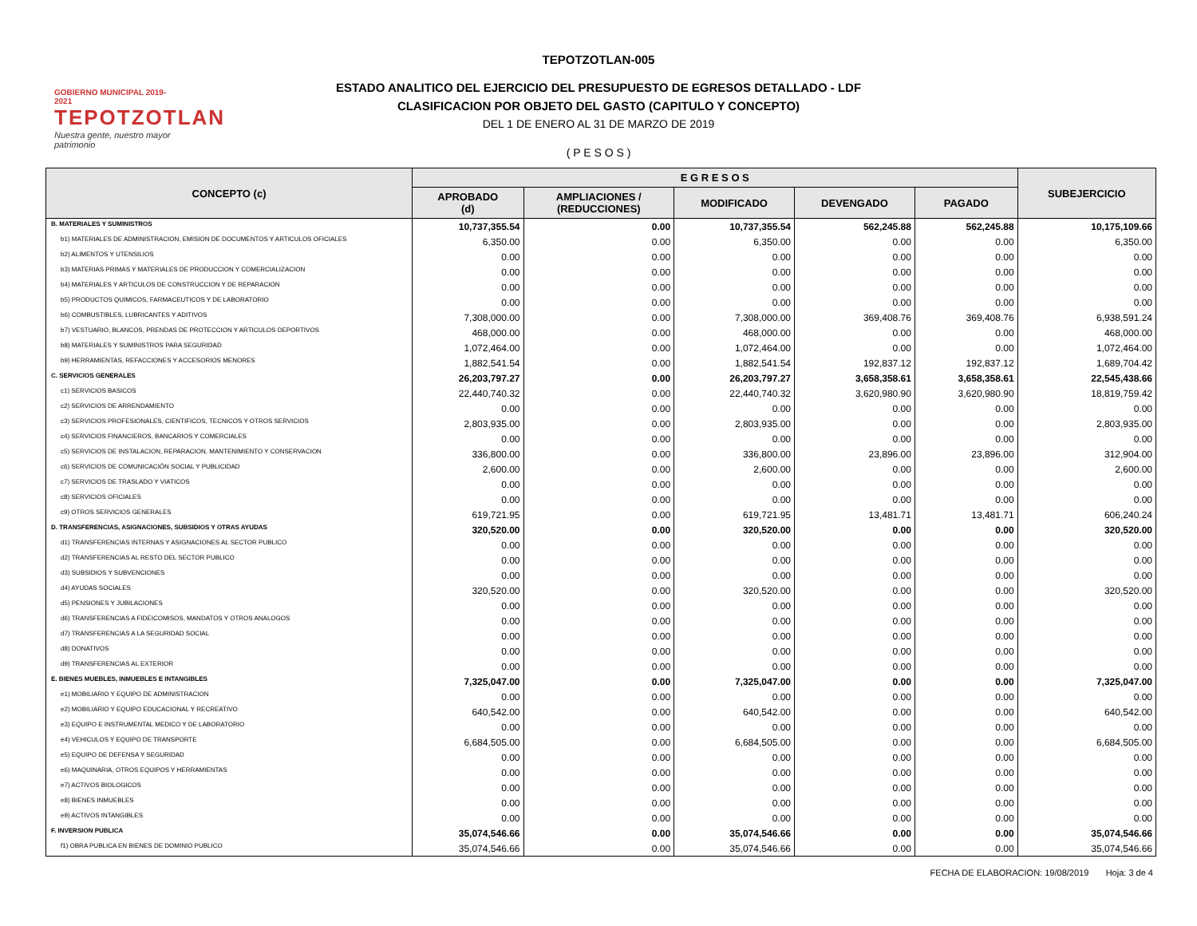GOBIERNO MUNICIPAL 2019-2021
TEPOTZOTLAN
Nuestra gente, nuestro mayor patrimonio
TEPOTZOTLAN-005
ESTADO ANALITICO DEL EJERCICIO DEL PRESUPUESTO DE EGRESOS DETALLADO - LDF
CLASIFICACION POR OBJETO DEL GASTO (CAPITULO Y CONCEPTO)
DEL 1 DE ENERO AL 31 DE MARZO DE 2019
( P E S O S )
| CONCEPTO (c) | E G R E S O S | | | | | SUBEJERCICIO |
| --- | --- | --- | --- | --- | --- | --- |
| | APROBADO (d) | AMPLIACIONES / (REDUCCIONES) | MODIFICADO | DEVENGADO | PAGADO | |
| B. MATERIALES Y SUMINISTROS | 10,737,355.54 | 0.00 | 10,737,355.54 | 562,245.88 | 562,245.88 | 10,175,109.66 |
| b1) MATERIALES DE ADMINISTRACION, EMISION DE DOCUMENTOS Y ARTICULOS OFICIALES | 6,350.00 | 0.00 | 6,350.00 | 0.00 | 0.00 | 6,350.00 |
| b2) ALIMENTOS Y UTENSILIOS | 0.00 | 0.00 | 0.00 | 0.00 | 0.00 | 0.00 |
| b3) MATERIAS PRIMAS Y MATERIALES DE PRODUCCION Y COMERCIALIZACION | 0.00 | 0.00 | 0.00 | 0.00 | 0.00 | 0.00 |
| b4) MATERIALES Y ARTICULOS DE CONSTRUCCION Y DE REPARACION | 0.00 | 0.00 | 0.00 | 0.00 | 0.00 | 0.00 |
| b5) PRODUCTOS QUIMICOS, FARMACEUTICOS Y DE LABORATORIO | 0.00 | 0.00 | 0.00 | 0.00 | 0.00 | 0.00 |
| b6) COMBUSTIBLES, LUBRICANTES Y ADITIVOS | 7,308,000.00 | 0.00 | 7,308,000.00 | 369,408.76 | 369,408.76 | 6,938,591.24 |
| b7) VESTUARIO, BLANCOS, PRENDAS DE PROTECCION Y ARTICULOS DEPORTIVOS | 468,000.00 | 0.00 | 468,000.00 | 0.00 | 0.00 | 468,000.00 |
| b8) MATERIALES Y SUMINISTROS PARA SEGURIDAD | 1,072,464.00 | 0.00 | 1,072,464.00 | 0.00 | 0.00 | 1,072,464.00 |
| b9) HERRAMIENTAS, REFACCIONES Y ACCESORIOS MENORES | 1,882,541.54 | 0.00 | 1,882,541.54 | 192,837.12 | 192,837.12 | 1,689,704.42 |
| C. SERVICIOS GENERALES | 26,203,797.27 | 0.00 | 26,203,797.27 | 3,658,358.61 | 3,658,358.61 | 22,545,438.66 |
| c1) SERVICIOS BASICOS | 22,440,740.32 | 0.00 | 22,440,740.32 | 3,620,980.90 | 3,620,980.90 | 18,819,759.42 |
| c2) SERVICIOS DE ARRENDAMIENTO | 0.00 | 0.00 | 0.00 | 0.00 | 0.00 | 0.00 |
| c3) SERVICIOS PROFESIONALES, CIENTIFICOS, TECNICOS Y OTROS SERVICIOS | 2,803,935.00 | 0.00 | 2,803,935.00 | 0.00 | 0.00 | 2,803,935.00 |
| c4) SERVICIOS FINANCIEROS, BANCARIOS Y COMERCIALES | 0.00 | 0.00 | 0.00 | 0.00 | 0.00 | 0.00 |
| c5) SERVICIOS DE INSTALACION, REPARACION, MANTENIMIENTO Y CONSERVACION | 336,800.00 | 0.00 | 336,800.00 | 23,896.00 | 23,896.00 | 312,904.00 |
| c6) SERVICIOS DE COMUNICACIÓN SOCIAL Y PUBLICIDAD | 2,600.00 | 0.00 | 2,600.00 | 0.00 | 0.00 | 2,600.00 |
| c7) SERVICIOS DE TRASLADO Y VIATICOS | 0.00 | 0.00 | 0.00 | 0.00 | 0.00 | 0.00 |
| c8) SERVICIOS OFICIALES | 0.00 | 0.00 | 0.00 | 0.00 | 0.00 | 0.00 |
| c9) OTROS SERVICIOS GENERALES | 619,721.95 | 0.00 | 619,721.95 | 13,481.71 | 13,481.71 | 606,240.24 |
| D. TRANSFERENCIAS, ASIGNACIONES, SUBSIDIOS Y OTRAS AYUDAS | 320,520.00 | 0.00 | 320,520.00 | 0.00 | 0.00 | 320,520.00 |
| d1) TRANSFERENCIAS INTERNAS Y ASIGNACIONES AL SECTOR PUBLICO | 0.00 | 0.00 | 0.00 | 0.00 | 0.00 | 0.00 |
| d2) TRANSFERENCIAS AL RESTO DEL SECTOR PUBLICO | 0.00 | 0.00 | 0.00 | 0.00 | 0.00 | 0.00 |
| d3) SUBSIDIOS Y SUBVENCIONES | 0.00 | 0.00 | 0.00 | 0.00 | 0.00 | 0.00 |
| d4) AYUDAS SOCIALES | 320,520.00 | 0.00 | 320,520.00 | 0.00 | 0.00 | 320,520.00 |
| d5) PENSIONES Y JUBILACIONES | 0.00 | 0.00 | 0.00 | 0.00 | 0.00 | 0.00 |
| d6) TRANSFERENCIAS A FIDEICOMISOS, MANDATOS Y OTROS ANALOGOS | 0.00 | 0.00 | 0.00 | 0.00 | 0.00 | 0.00 |
| d7) TRANSFERENCIAS A LA SEGURIDAD SOCIAL | 0.00 | 0.00 | 0.00 | 0.00 | 0.00 | 0.00 |
| d8) DONATIVOS | 0.00 | 0.00 | 0.00 | 0.00 | 0.00 | 0.00 |
| d9) TRANSFERENCIAS AL EXTERIOR | 0.00 | 0.00 | 0.00 | 0.00 | 0.00 | 0.00 |
| E. BIENES MUEBLES, INMUEBLES E INTANGIBLES | 7,325,047.00 | 0.00 | 7,325,047.00 | 0.00 | 0.00 | 7,325,047.00 |
| e1) MOBILIARIO Y EQUIPO DE ADMINISTRACION | 0.00 | 0.00 | 0.00 | 0.00 | 0.00 | 0.00 |
| e2) MOBILIARIO Y EQUIPO EDUCACIONAL Y RECREATIVO | 640,542.00 | 0.00 | 640,542.00 | 0.00 | 0.00 | 640,542.00 |
| e3) EQUIPO E INSTRUMENTAL MEDICO Y DE LABORATORIO | 0.00 | 0.00 | 0.00 | 0.00 | 0.00 | 0.00 |
| e4) VEHICULOS Y EQUIPO DE TRANSPORTE | 6,684,505.00 | 0.00 | 6,684,505.00 | 0.00 | 0.00 | 6,684,505.00 |
| e5) EQUIPO DE DEFENSA Y SEGURIDAD | 0.00 | 0.00 | 0.00 | 0.00 | 0.00 | 0.00 |
| e6) MAQUINARIA, OTROS EQUIPOS Y HERRAMIENTAS | 0.00 | 0.00 | 0.00 | 0.00 | 0.00 | 0.00 |
| e7) ACTIVOS BIOLOGICOS | 0.00 | 0.00 | 0.00 | 0.00 | 0.00 | 0.00 |
| e8) BIENES INMUEBLES | 0.00 | 0.00 | 0.00 | 0.00 | 0.00 | 0.00 |
| e9) ACTIVOS INTANGIBLES | 0.00 | 0.00 | 0.00 | 0.00 | 0.00 | 0.00 |
| F. INVERSION PUBLICA | 35,074,546.66 | 0.00 | 35,074,546.66 | 0.00 | 0.00 | 35,074,546.66 |
| f1) OBRA PUBLICA EN BIENES DE DOMINIO PUBLICO | 35,074,546.66 | 0.00 | 35,074,546.66 | 0.00 | 0.00 | 35,074,546.66 |
FECHA DE ELABORACION: 19/08/2019 Hoja: 3 de 4